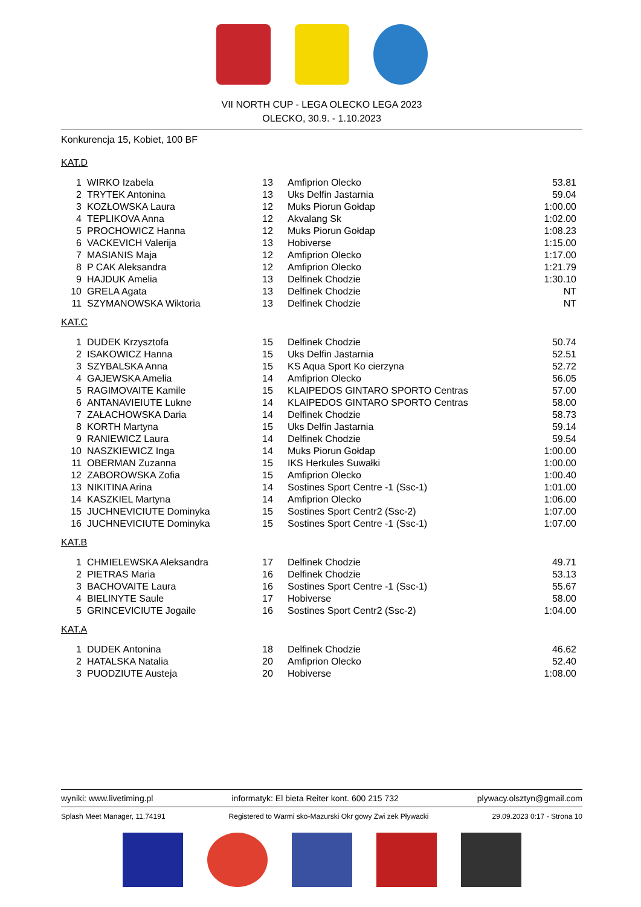VII NORTH CUP - LEGA OLECKO LEGA 2023
OLECKO, 30.9. - 1.10.2023
Konkurencja 15, Kobiet, 100 BF
KAT.D
| 1 | WIRKO Izabela | 13 | Amfiprion Olecko | 53.81 |
| 2 | TRYTEK Antonina | 13 | Uks Delfin Jastarnia | 59.04 |
| 3 | KOZŁOWSKA Laura | 12 | Muks Piorun Gołdap | 1:00.00 |
| 4 | TEPLIKOVA Anna | 12 | Akvalang Sk | 1:02.00 |
| 5 | PROCHOWICZ Hanna | 12 | Muks Piorun Gołdap | 1:08.23 |
| 6 | VACKEVICH Valerija | 13 | Hobiverse | 1:15.00 |
| 7 | MASIANIS Maja | 12 | Amfiprion Olecko | 1:17.00 |
| 8 | P CAK Aleksandra | 12 | Amfiprion Olecko | 1:21.79 |
| 9 | HAJDUK Amelia | 13 | Delfinek Chodzie | 1:30.10 |
| 10 | GRELA Agata | 13 | Delfinek Chodzie | NT |
| 11 | SZYMANOWSKA Wiktoria | 13 | Delfinek Chodzie | NT |
KAT.C
| 1 | DUDEK Krzysztofa | 15 | Delfinek Chodzie | 50.74 |
| 2 | ISAKOWICZ Hanna | 15 | Uks Delfin Jastarnia | 52.51 |
| 3 | SZYBALSKA Anna | 15 | KS Aqua Sport Ko cierzyna | 52.72 |
| 4 | GAJEWSKA Amelia | 14 | Amfiprion Olecko | 56.05 |
| 5 | RAGIMOVAITE Kamile | 15 | KLAIPEDOS GINTARO SPORTO Centras | 57.00 |
| 6 | ANTANAVIEIUTE Lukne | 14 | KLAIPEDOS GINTARO SPORTO Centras | 58.00 |
| 7 | ZAŁACHOWSKA Daria | 14 | Delfinek Chodzie | 58.73 |
| 8 | KORTH Martyna | 15 | Uks Delfin Jastarnia | 59.14 |
| 9 | RANIEWICZ Laura | 14 | Delfinek Chodzie | 59.54 |
| 10 | NASZKIEWICZ Inga | 14 | Muks Piorun Gołdap | 1:00.00 |
| 11 | OBERMAN Zuzanna | 15 | IKS Herkules Suwałki | 1:00.00 |
| 12 | ZABOROWSKA Zofia | 15 | Amfiprion Olecko | 1:00.40 |
| 13 | NIKITINA Arina | 14 | Sostines Sport Centre -1 (Ssc-1) | 1:01.00 |
| 14 | KASZKIEL Martyna | 14 | Amfiprion Olecko | 1:06.00 |
| 15 | JUCHNEVICIUTE Dominyka | 15 | Sostines Sport Centr2 (Ssc-2) | 1:07.00 |
| 16 | JUCHNEVICIUTE Dominyka | 15 | Sostines Sport Centre -1 (Ssc-1) | 1:07.00 |
KAT.B
| 1 | CHMIELEWSKA Aleksandra | 17 | Delfinek Chodzie | 49.71 |
| 2 | PIETRAS Maria | 16 | Delfinek Chodzie | 53.13 |
| 3 | BACHOVAITE Laura | 16 | Sostines Sport Centre -1 (Ssc-1) | 55.67 |
| 4 | BIELINYTE Saule | 17 | Hobiverse | 58.00 |
| 5 | GRINCEVICIUTE Jogaile | 16 | Sostines Sport Centr2 (Ssc-2) | 1:04.00 |
KAT.A
| 1 | DUDEK Antonina | 18 | Delfinek Chodzie | 46.62 |
| 2 | HATALSKA Natalia | 20 | Amfiprion Olecko | 52.40 |
| 3 | PUODZIUTE Austeja | 20 | Hobiverse | 1:08.00 |
wyniki: www.livetiming.pl informatyk: El bieta Reiter kont. 600 215 732 plywacy.olsztyn@gmail.com
Splash Meet Manager, 11.74191 Registered to Warmi sko-Mazurski Okr gowy Zwi zek Pływacki 29.09.2023 0:17 - Strona 10